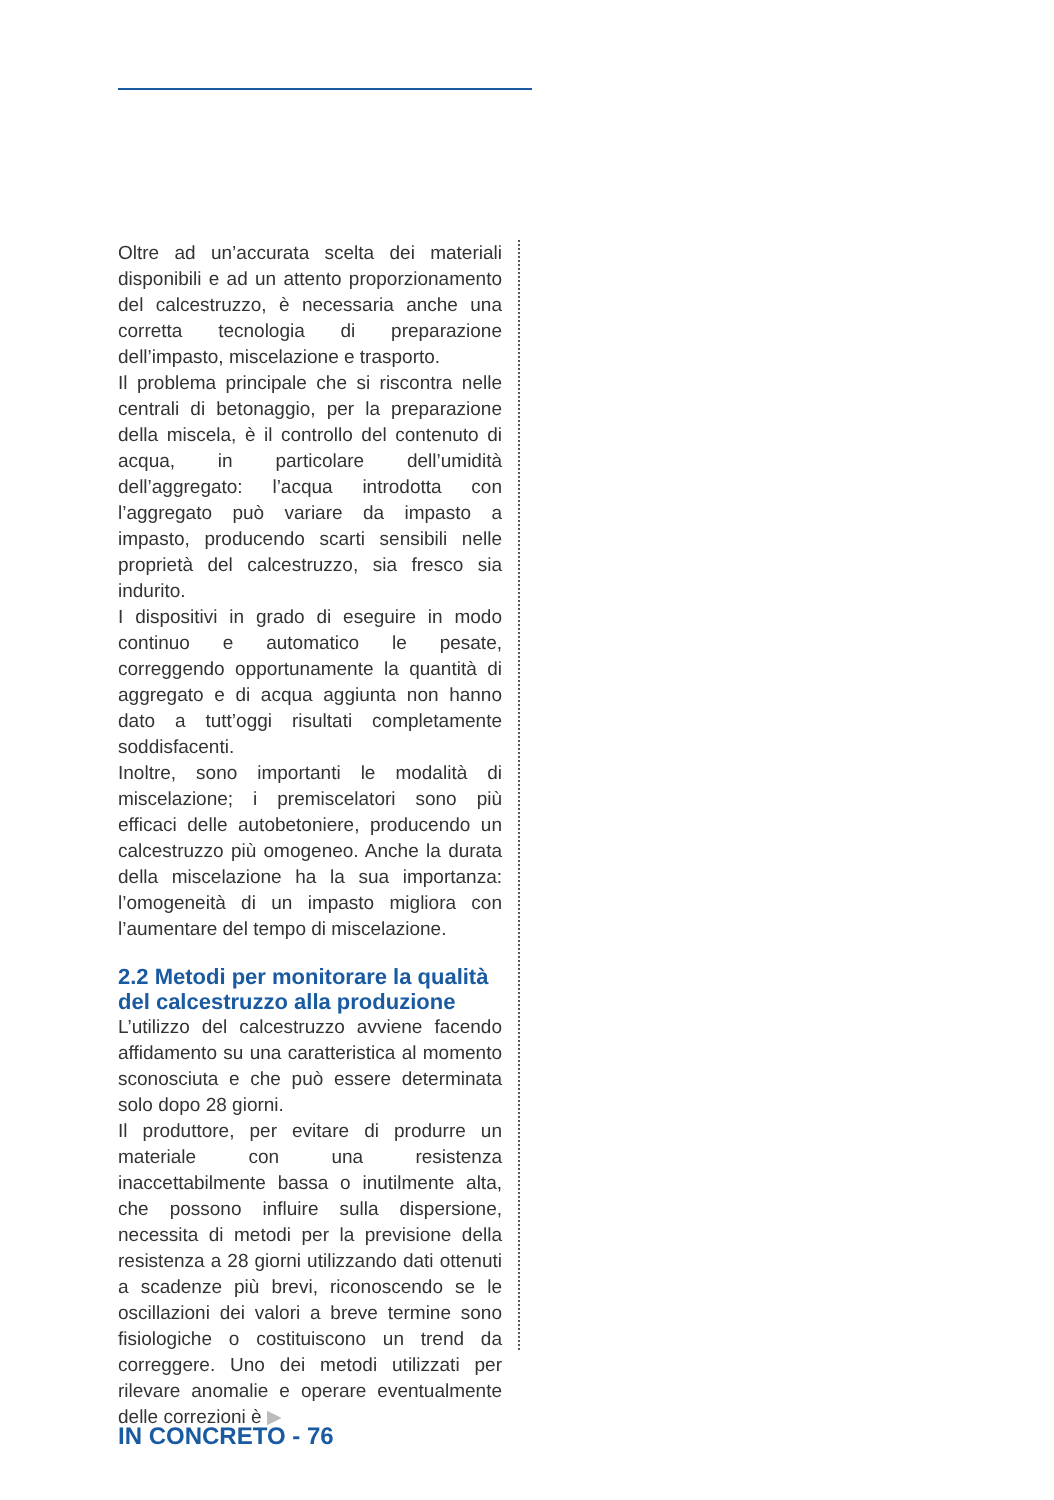Oltre ad un’accurata scelta dei materiali disponibili e ad un attento proporzionamento del calcestruzzo, è necessaria anche una corretta tecnologia di preparazione dell’impasto, miscelazione e trasporto.
Il problema principale che si riscontra nelle centrali di betonaggio, per la preparazione della miscela, è il controllo del contenuto di acqua, in particolare dell’umidità dell’aggregato: l’acqua introdotta con l’aggregato può variare da impasto a impasto, producendo scarti sensibili nelle proprietà del calcestruzzo, sia fresco sia indurito.
I dispositivi in grado di eseguire in modo continuo e automatico le pesate, correggendo opportunamente la quantità di aggregato e di acqua aggiunta non hanno dato a tutt’oggi risultati completamente soddisfacenti.
Inoltre, sono importanti le modalità di miscelazione; i premiscelatori sono più efficaci delle autobetoniere, producendo un calcestruzzo più omogeneo. Anche la durata della miscelazione ha la sua importanza: l’omogeneità di un impasto migliora con l’aumentare del tempo di miscelazione.
2.2 Metodi per monitorare la qualità del calcestruzzo alla produzione
L’utilizzo del calcestruzzo avviene facendo affidamento su una caratteristica al momento sconosciuta e che può essere determinata solo dopo 28 giorni.
Il produttore, per evitare di produrre un materiale con una resistenza inaccettabilmente bassa o inutilmente alta, che possono influire sulla dispersione, necessita di metodi per la previsione della resistenza a 28 giorni utilizzando dati ottenuti a scadenze più brevi, riconoscendo se le oscillazioni dei valori a breve termine sono fisiologiche o costituiscono un trend da correggere. Uno dei metodi utilizzati per rilevare anomalie e operare eventualmente delle correzioni è ▶
IN CONCRETO - 76